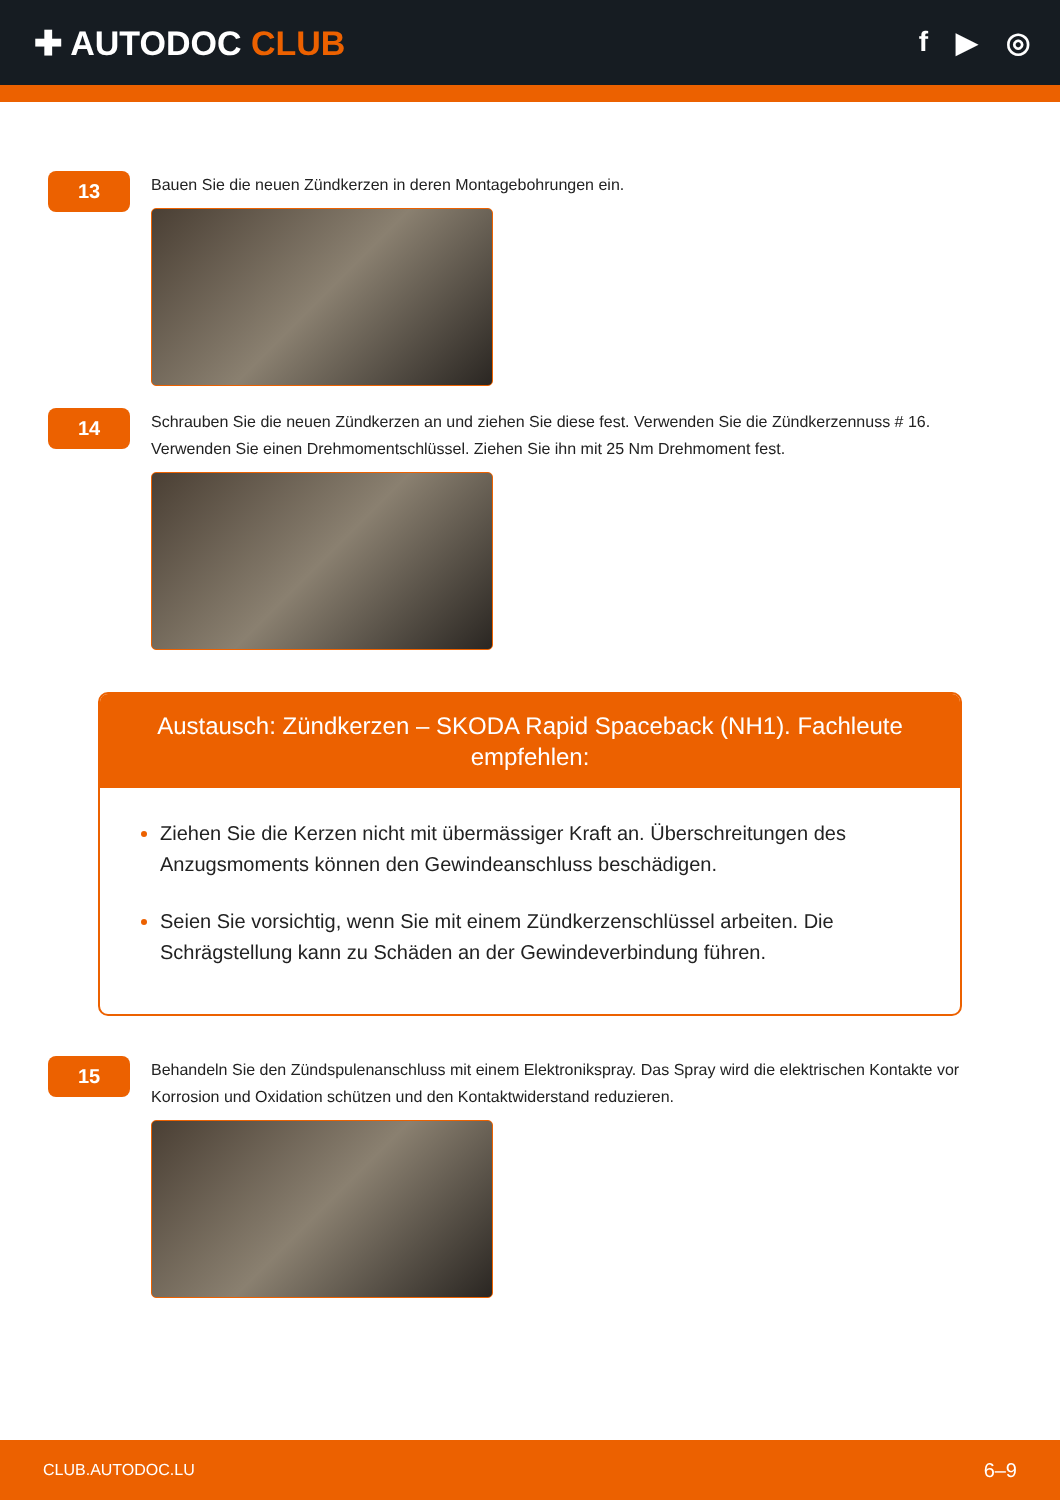✚ AUTODOC CLUB
f ▶ ◎
13
Bauen Sie die neuen Zündkerzen in deren Montagebohrungen ein.
14
Schrauben Sie die neuen Zündkerzen an und ziehen Sie diese fest. Verwenden Sie die Zündkerzennuss # 16.
Verwenden Sie einen Drehmomentschlüssel. Ziehen Sie ihn mit 25 Nm Drehmoment fest.
Austausch: Zündkerzen – SKODA Rapid Spaceback (NH1). Fachleute empfehlen:
Ziehen Sie die Kerzen nicht mit übermässiger Kraft an. Überschreitungen des Anzugsmoments können den Gewindeanschluss beschädigen.
Seien Sie vorsichtig, wenn Sie mit einem Zündkerzenschlüssel arbeiten. Die Schrägstellung kann zu Schäden an der Gewindeverbindung führen.
15
Behandeln Sie den Zündspulenanschluss mit einem Elektronikspray. Das Spray wird die elektrischen Kontakte vor
Korrosion und Oxidation schützen und den Kontaktwiderstand reduzieren.
CLUB.AUTODOC.LU 6–9